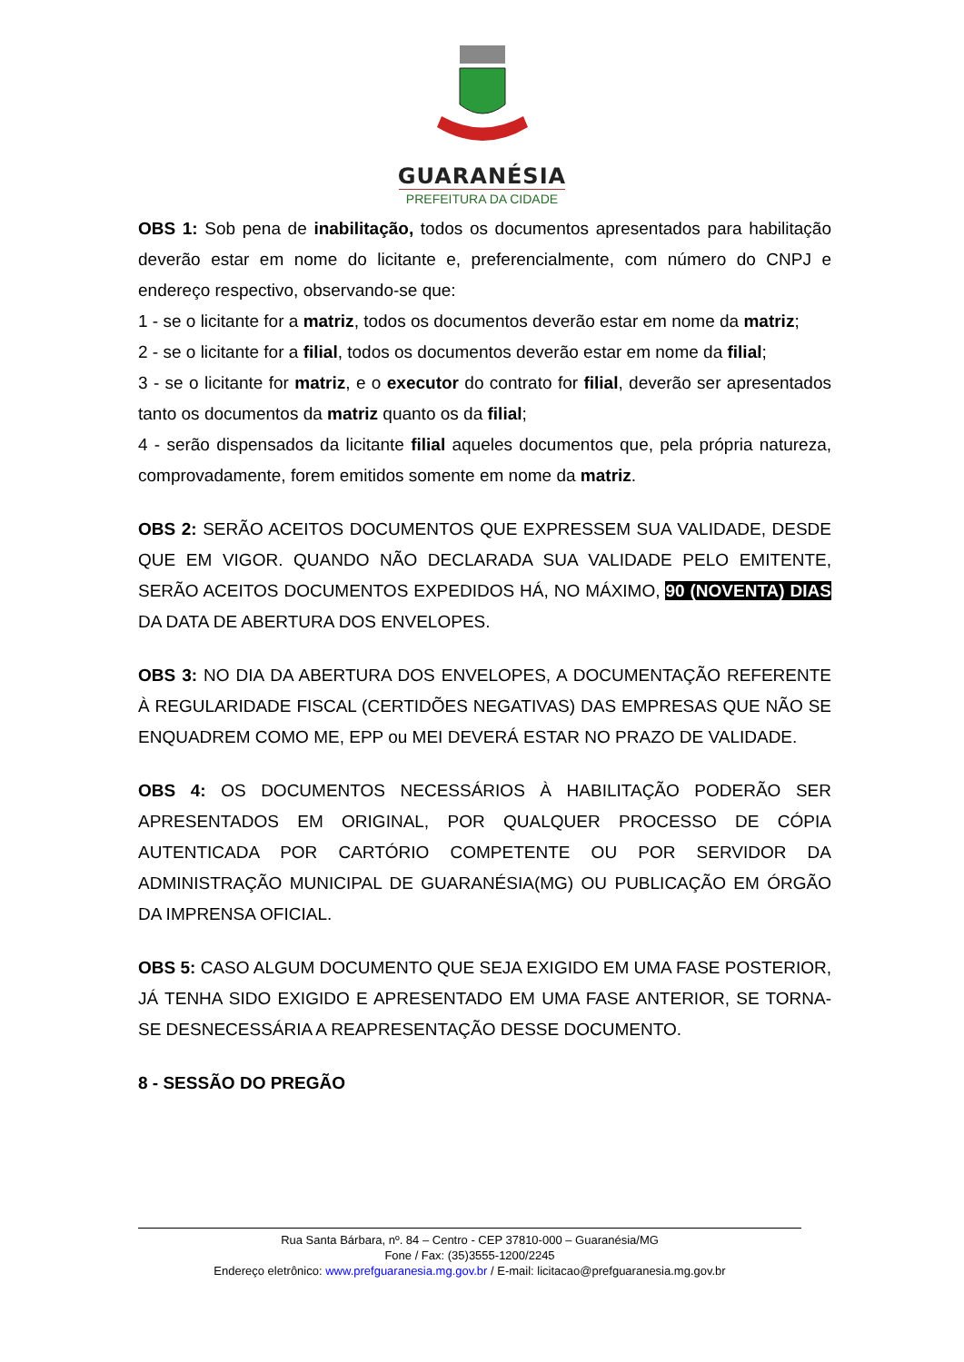GUARANÉSIA
PREFEITURA DA CIDADE
OBS 1: Sob pena de inabilitação, todos os documentos apresentados para habilitação deverão estar em nome do licitante e, preferencialmente, com número do CNPJ e endereço respectivo, observando-se que:
1 - se o licitante for a matriz, todos os documentos deverão estar em nome da matriz;
2 - se o licitante for a filial, todos os documentos deverão estar em nome da filial;
3 - se o licitante for matriz, e o executor do contrato for filial, deverão ser apresentados tanto os documentos da matriz quanto os da filial;
4 - serão dispensados da licitante filial aqueles documentos que, pela própria natureza, comprovadamente, forem emitidos somente em nome da matriz.
OBS 2: SERÃO ACEITOS DOCUMENTOS QUE EXPRESSEM SUA VALIDADE, DESDE QUE EM VIGOR. QUANDO NÃO DECLARADA SUA VALIDADE PELO EMITENTE, SERÃO ACEITOS DOCUMENTOS EXPEDIDOS HÁ, NO MÁXIMO, 90 (NOVENTA) DIAS DA DATA DE ABERTURA DOS ENVELOPES.
OBS 3: NO DIA DA ABERTURA DOS ENVELOPES, A DOCUMENTAÇÃO REFERENTE À REGULARIDADE FISCAL (CERTIDÕES NEGATIVAS) DAS EMPRESAS QUE NÃO SE ENQUADREM COMO ME, EPP ou MEI DEVERÁ ESTAR NO PRAZO DE VALIDADE.
OBS 4: OS DOCUMENTOS NECESSÁRIOS À HABILITAÇÃO PODERÃO SER APRESENTADOS EM ORIGINAL, POR QUALQUER PROCESSO DE CÓPIA AUTENTICADA POR CARTÓRIO COMPETENTE OU POR SERVIDOR DA ADMINISTRAÇÃO MUNICIPAL DE GUARANÉSIA(MG) OU PUBLICAÇÃO EM ÓRGÃO DA IMPRENSA OFICIAL.
OBS 5: CASO ALGUM DOCUMENTO QUE SEJA EXIGIDO EM UMA FASE POSTERIOR, JÁ TENHA SIDO EXIGIDO E APRESENTADO EM UMA FASE ANTERIOR, SE TORNA-SE DESNECESSÁRIA A REAPRESENTAÇÃO DESSE DOCUMENTO.
8 - SESSÃO DO PREGÃO
Rua Santa Bárbara, nº. 84 – Centro - CEP 37810-000 – Guaranésia/MG
Fone / Fax: (35)3555-1200/2245
Endereço eletrônico: www.prefguaranesia.mg.gov.br / E-mail: licitacao@prefguaranesia.mg.gov.br